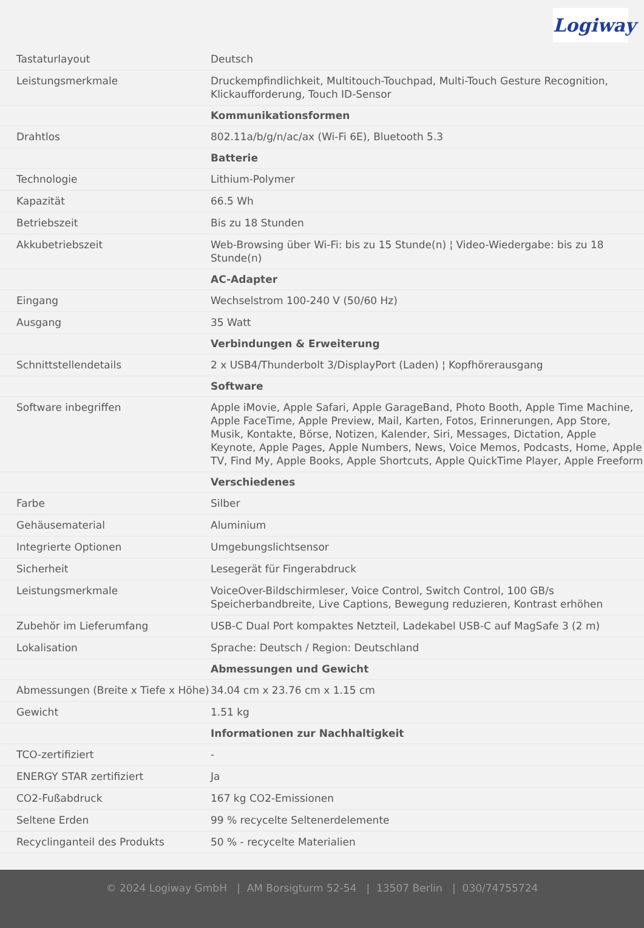Logiway
| Tastaturlayout | Deutsch |
| Leistungsmerkmale | Druckempfindlichkeit, Multitouch-Touchpad, Multi-Touch Gesture Recognition, Klickaufforderung, Touch ID-Sensor |
| | Kommunikationsformen |
| Drahtlos | 802.11a/b/g/n/ac/ax (Wi-Fi 6E), Bluetooth 5.3 |
| | Batterie |
| Technologie | Lithium-Polymer |
| Kapazität | 66.5 Wh |
| Betriebszeit | Bis zu 18 Stunden |
| Akkubetriebszeit | Web-Browsing über Wi-Fi: bis zu 15 Stunde(n) ¦ Video-Wiedergabe: bis zu 18 Stunde(n) |
| | AC-Adapter |
| Eingang | Wechselstrom 100-240 V (50/60 Hz) |
| Ausgang | 35 Watt |
| | Verbindungen & Erweiterung |
| Schnittstellendetails | 2 x USB4/Thunderbolt 3/DisplayPort (Laden) ¦ Kopfhörerausgang |
| | Software |
| Software inbegriffen | Apple iMovie, Apple Safari, Apple GarageBand, Photo Booth, Apple Time Machine, Apple FaceTime, Apple Preview, Mail, Karten, Fotos, Erinnerungen, App Store, Musik, Kontakte, Börse, Notizen, Kalender, Siri, Messages, Dictation, Apple Keynote, Apple Pages, Apple Numbers, News, Voice Memos, Podcasts, Home, Apple TV, Find My, Apple Books, Apple Shortcuts, Apple QuickTime Player, Apple Freeform |
| | Verschiedenes |
| Farbe | Silber |
| Gehäusematerial | Aluminium |
| Integrierte Optionen | Umgebungslichtsensor |
| Sicherheit | Lesegerät für Fingerabdruck |
| Leistungsmerkmale | VoiceOver-Bildschirmleser, Voice Control, Switch Control, 100 GB/s Speicherbandbreite, Live Captions, Bewegung reduzieren, Kontrast erhöhen |
| Zubehör im Lieferumfang | USB-C Dual Port kompaktes Netzteil, Ladekabel USB-C auf MagSafe 3 (2 m) |
| Lokalisation | Sprache: Deutsch / Region: Deutschland |
| | Abmessungen und Gewicht |
| Abmessungen (Breite x Tiefe x Höhe) | 34.04 cm x 23.76 cm x 1.15 cm |
| Gewicht | 1.51 kg |
| | Informationen zur Nachhaltigkeit |
| TCO-zertifiziert | - |
| ENERGY STAR zertifiziert | Ja |
| CO2-Fußabdruck | 167 kg CO2-Emissionen |
| Seltene Erden | 99 % recycelte Seltenerdelemente |
| Recyclinganteil des Produkts | 50 % - recycelte Materialien |
© 2024 Logiway GmbH | AM Borsigturm 52-54 | 13507 Berlin | 030/74755724